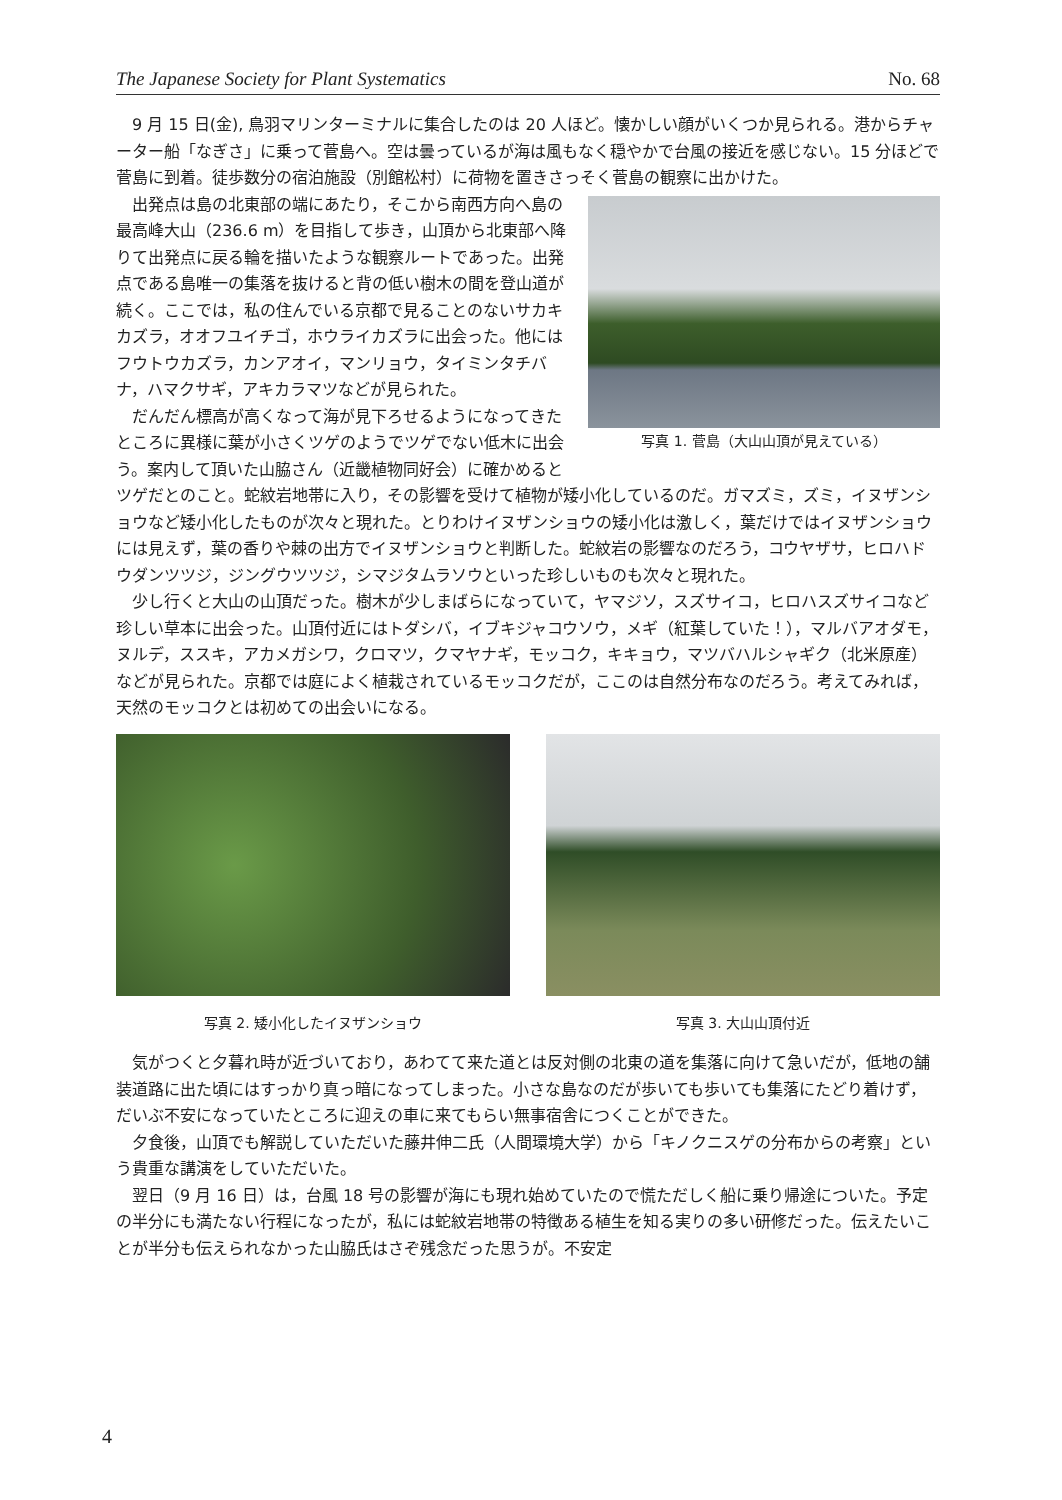The Japanese Society for Plant Systematics No. 68
9 月 15 日(金), 鳥羽マリンターミナルに集合したのは 20 人ほど。懐かしい顔がいくつか見られる。港からチャーター船「なぎさ」に乗って菅島へ。空は曇っているが海は風もなく穏やかで台風の接近を感じない。15 分ほどで菅島に到着。徒歩数分の宿泊施設（別館松村）に荷物を置きさっそく菅島の観察に出かけた。
写真 1. 菅島（大山山頂が見えている）
出発点は島の北東部の端にあたり，そこから南西方向へ島の最高峰大山（236.6 m）を目指して歩き，山頂から北東部へ降りて出発点に戻る輪を描いたような観察ルートであった。出発点である島唯一の集落を抜けると背の低い樹木の間を登山道が続く。ここでは，私の住んでいる京都で見ることのないサカキカズラ，オオフユイチゴ，ホウライカズラに出会った。他にはフウトウカズラ，カンアオイ，マンリョウ，タイミンタチバナ，ハマクサギ，アキカラマツなどが見られた。
だんだん標高が高くなって海が見下ろせるようになってきたところに異様に葉が小さくツゲのようでツゲでない低木に出会う。案内して頂いた山脇さん（近畿植物同好会）に確かめるとツゲだとのこと。蛇紋岩地帯に入り，その影響を受けて植物が矮小化しているのだ。ガマズミ，ズミ，イヌザンショウなど矮小化したものが次々と現れた。とりわけイヌザンショウの矮小化は激しく，葉だけではイヌザンショウには見えず，葉の香りや棘の出方でイヌザンショウと判断した。蛇紋岩の影響なのだろう，コウヤザサ，ヒロハドウダンツツジ，ジングウツツジ，シマジタムラソウといった珍しいものも次々と現れた。
少し行くと大山の山頂だった。樹木が少しまばらになっていて，ヤマジソ，スズサイコ，ヒロハスズサイコなど珍しい草本に出会った。山頂付近にはトダシバ，イブキジャコウソウ，メギ（紅葉していた！），マルバアオダモ，ヌルデ，ススキ，アカメガシワ，クロマツ，クマヤナギ，モッコク，キキョウ，マツバハルシャギク（北米原産）などが見られた。京都では庭によく植栽されているモッコクだが，ここのは自然分布なのだろう。考えてみれば，天然のモッコクとは初めての出会いになる。
写真 2. 矮小化したイヌザンショウ 写真 3. 大山山頂付近
気がつくと夕暮れ時が近づいており，あわてて来た道とは反対側の北東の道を集落に向けて急いだが，低地の舗装道路に出た頃にはすっかり真っ暗になってしまった。小さな島なのだが歩いても歩いても集落にたどり着けず，だいぶ不安になっていたところに迎えの車に来てもらい無事宿舎につくことができた。
夕食後，山頂でも解説していただいた藤井伸二氏（人間環境大学）から「キノクニスゲの分布からの考察」という貴重な講演をしていただいた。
翌日（9 月 16 日）は，台風 18 号の影響が海にも現れ始めていたので慌ただしく船に乗り帰途についた。予定の半分にも満たない行程になったが，私には蛇紋岩地帯の特徴ある植生を知る実りの多い研修だった。伝えたいことが半分も伝えられなかった山脇氏はさぞ残念だった思うが。不安定
4